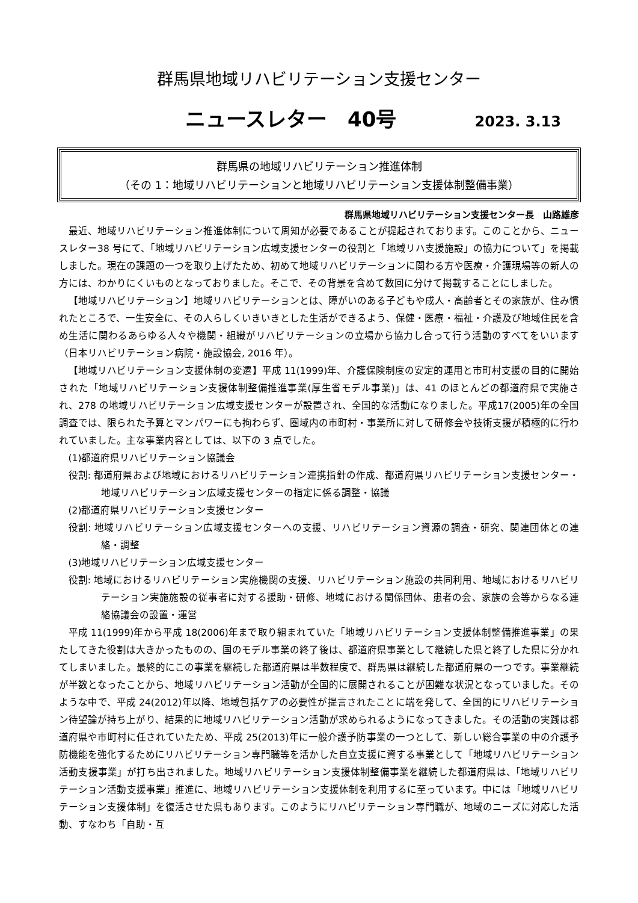群馬県地域リハビリテーション支援センター
ニュースレター　40号 2023. 3.13
群馬県の地域リハビリテーション推進体制
（その 1：地域リハビリテーションと地域リハビリテーション支援体制整備事業）
群馬県地域リハビリテーション支援センター長　山路雄彦
最近、地域リハビリテーション推進体制について周知が必要であることが提起されております。このことから、ニュースレター38 号にて、「地域リハビリテーション広域支援センターの役割と「地域リハ支援施設」の協力について」を掲載しました。現在の課題の一つを取り上げたため、初めて地域リハビリテーションに関わる方や医療・介護現場等の新人の方には、わかりにくいものとなっておりました。そこで、その背景を含めて数回に分けて掲載することにしました。
【地域リハビリテーション】地域リハビリテーションとは、障がいのある子どもや成人・高齢者とその家族が、住み慣れたところで、一生安全に、その人らしくいきいきとした生活ができるよう、保健・医療・福祉・介護及び地域住民を含め生活に関わるあらゆる人々や機関・組織がリハビリテーションの立場から協力し合って行う活動のすべてをいいます（日本リハビリテーション病院・施設協会, 2016 年）。
【地域リハビリテーション支援体制の変遷】平成 11(1999)年、介護保険制度の安定的運用と市町村支援の目的に開始された「地域リハビリテーション支援体制整備推進事業(厚生省モデル事業)」は、41 のほとんどの都道府県で実施され、278 の地域リハビリテーション広域支援センターが設置され、全国的な活動になりました。平成17(2005)年の全国調査では、限られた予算とマンパワーにも拘わらず、圏域内の市町村・事業所に対して研修会や技術支援が積極的に行われていました。主な事業内容としては、以下の 3 点でした。
(1)都道府県リハビリテーション協議会
役割: 都道府県および地域におけるリハビリテーション連携指針の作成、都道府県リハビリテーション支援センター・地域リハビリテーション広域支援センターの指定に係る調整・協議
(2)都道府県リハビリテーション支援センター
役割: 地域リハビリテーション広域支援センターへの支援、リハビリテーション資源の調査・研究、関連団体との連絡・調整
(3)地域リハビリテーション広域支援センター
役割: 地域におけるリハビリテーション実施機関の支援、リハビリテーション施設の共同利用、地域におけるリハビリテーション実施施設の従事者に対する援助・研修、地域における関係団体、患者の会、家族の会等からなる連絡協議会の設置・運営
平成 11(1999)年から平成 18(2006)年まで取り組まれていた「地域リハビリテーション支援体制整備推進事業」の果たしてきた役割は大きかったものの、国のモデル事業の終了後は、都道府県事業として継続した県と終了した県に分かれてしまいました。最終的にこの事業を継続した都道府県は半数程度で、群馬県は継続した都道府県の一つです。事業継続が半数となったことから、地域リハビリテーション活動が全国的に展開されることが困難な状況となっていました。そのような中で、平成 24(2012)年以降、地域包括ケアの必要性が提言されたことに端を発して、全国的にリハビリテーション待望論が持ち上がり、結果的に地域リハビリテーション活動が求められるようになってきました。その活動の実践は都道府県や市町村に任されていたため、平成 25(2013)年に一般介護予防事業の一つとして、新しい総合事業の中の介護予防機能を強化するためにリハビリテーション専門職等を活かした自立支援に資する事業として「地域リハビリテーション活動支援事業」が打ち出されました。地域リハビリテーション支援体制整備事業を継続した都道府県は、「地域リハビリテーション活動支援事業」推進に、地域リハビリテーション支援体制を利用するに至っています。中には「地域リハビリテーション支援体制」を復活させた県もあります。このようにリハビリテーション専門職が、地域のニーズに対応した活動、すなわち「自助・互